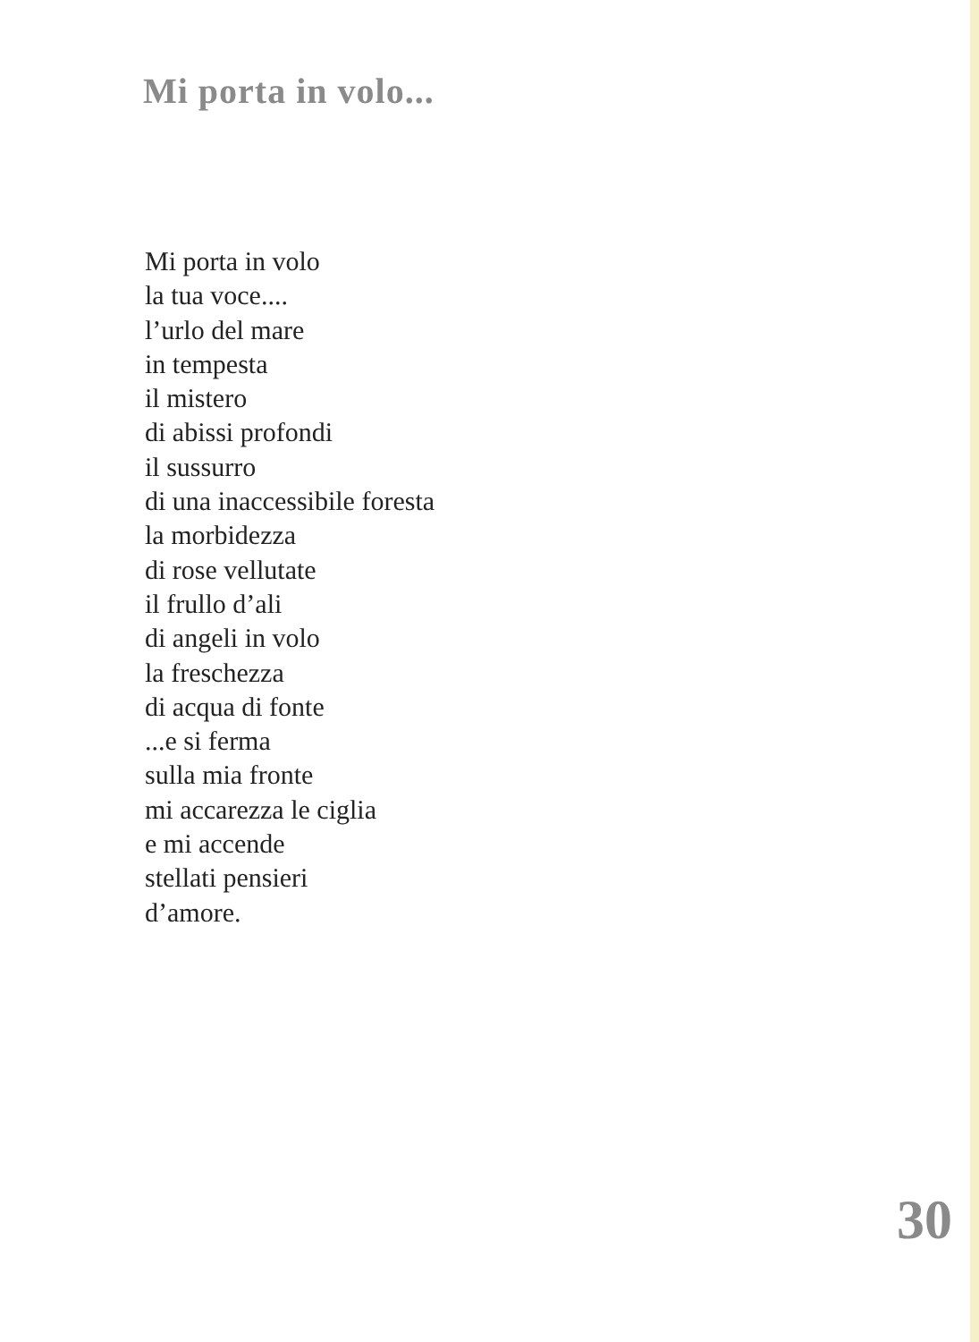Mi porta in volo...
Mi porta in volo
la tua voce....
l’urlo del mare
in tempesta
il mistero
di abissi profondi
il sussurro
di una inaccessibile foresta
la morbidezza
di rose vellutate
il frullo d’ali
di angeli in volo
la freschezza
di acqua di fonte
...e si ferma
sulla mia fronte
mi accarezza le ciglia
e mi accende
stellati pensieri
d’amore.
30